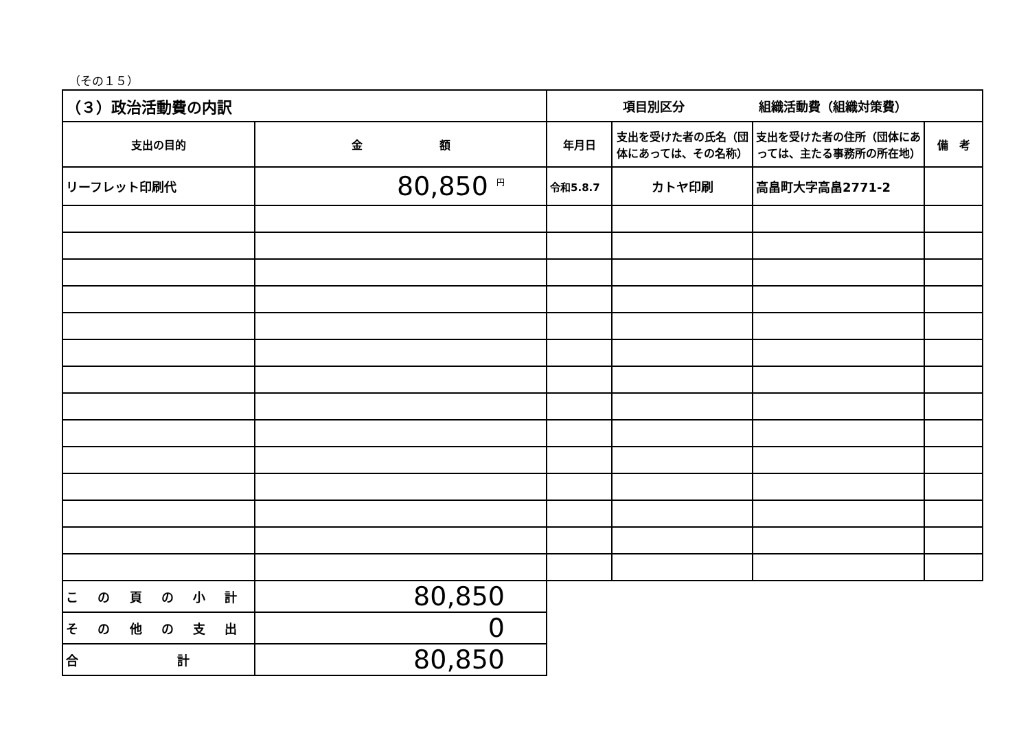（その１５）
| （３）政治活動費の内訳 | | 項目別区分 組織活動費（組織対策費） | | | |
| 支出の目的 | 金 額 | 年月日 | 支出を受けた者の氏名（団体にあっては、その名称） | 支出を受けた者の住所（団体にあっては、主たる事務所の所在地） | 備 考 |
| リーフレット印刷代 | 80,850 <sup>円</sup> | 令和5.8.7 | カトヤ印刷 | 高畠町大字高畠2771-2 | |
| こ の 頁 の 小 計 | 80,850 | | | | |
| そ の 他 の 支 出 | 0 | | | | |
| 合 計 | 80,850 | | | | |